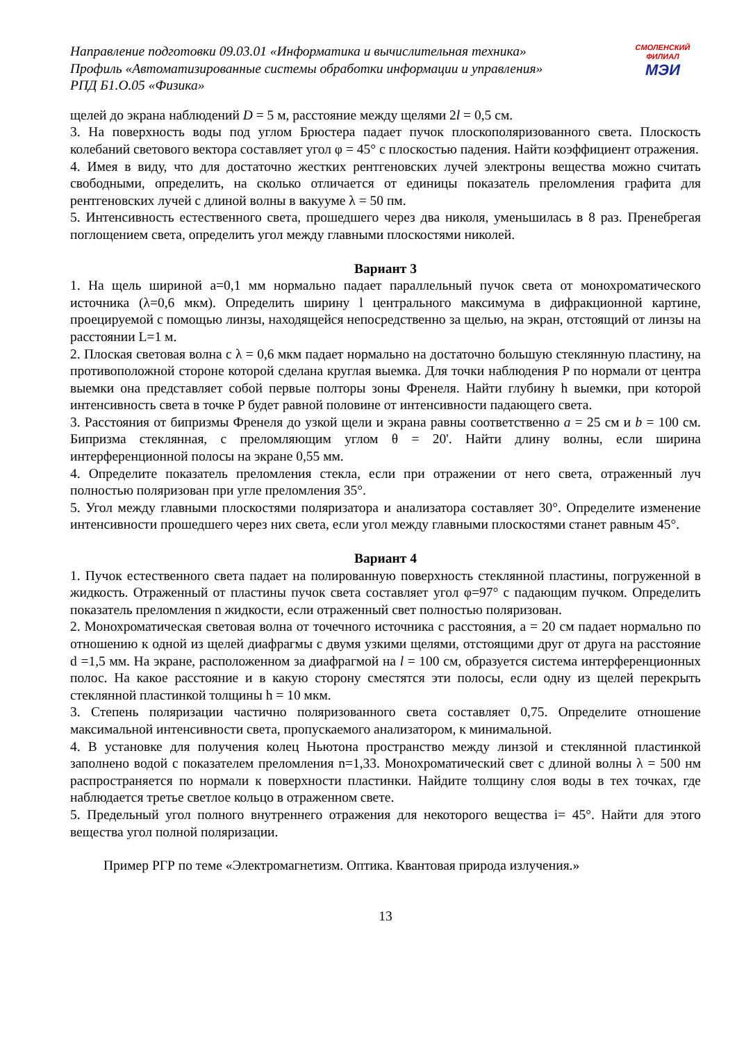Направление подготовки 09.03.01 «Информатика и вычислительная техника»
Профиль «Автоматизированные системы обработки информации и управления»
РПД Б1.О.05 «Физика»
СМОЛЕНСКИЙ
ФИЛИАЛ
МЭИ
щелей до экрана наблюдений D = 5 м, расстояние между щелями 2l = 0,5 см.
3. На поверхность воды под углом Брюстера падает пучок плоскополяризованного света. Плоскость колебаний светового вектора составляет угол φ = 45° с плоскостью падения. Найти коэффициент отражения.
4. Имея в виду, что для достаточно жестких рентгеновских лучей электроны вещества можно считать свободными, определить, на сколько отличается от единицы показатель преломления графита для рентгеновских лучей с длиной волны в вакууме λ = 50 пм.
5. Интенсивность естественного света, прошедшего через два николя, уменьшилась в 8 раз. Пренебрегая поглощением света, определить угол между главными плоскостями николей.
Вариант 3
1. На щель шириной a=0,1 мм нормально падает параллельный пучок света от монохроматического источника (λ=0,6 мкм). Определить ширину l центрального максимума в дифракционной картине, проецируемой с помощью линзы, находящейся непосредственно за щелью, на экран, отстоящий от линзы на расстоянии L=1 м.
2. Плоская световая волна с λ = 0,6 мкм падает нормально на достаточно большую стеклянную пластину, на противоположной стороне которой сделана круглая выемка. Для точки наблюдения P по нормали от центра выемки она представляет собой первые полторы зоны Френеля. Найти глубину h выемки, при которой интенсивность света в точке P будет равной половине от интенсивности падающего света.
3. Расстояния от бипризмы Френеля до узкой щели и экрана равны соответственно a = 25 см и b = 100 см. Бипризма стеклянная, с преломляющим углом θ = 20'. Найти длину волны, если ширина интерференционной полосы на экране 0,55 мм.
4. Определите показатель преломления стекла, если при отражении от него света, отраженный луч полностью поляризован при угле преломления 35°.
5. Угол между главными плоскостями поляризатора и анализатора составляет 30°. Определите изменение интенсивности прошедшего через них света, если угол между главными плоскостями станет равным 45°.
Вариант 4
1. Пучок естественного света падает на полированную поверхность стеклянной пластины, погруженной в жидкость. Отраженный от пластины пучок света составляет угол φ=97° с падающим пучком. Определить показатель преломления n жидкости, если отраженный свет полностью поляризован.
2. Монохроматическая световая волна от точечного источника с расстояния, a = 20 см падает нормально по отношению к одной из щелей диафрагмы с двумя узкими щелями, отстоящими друг от друга на расстояние d =1,5 мм. На экране, расположенном за диафрагмой на l = 100 см, образуется система интерференционных полос. На какое расстояние и в какую сторону сместятся эти полосы, если одну из щелей перекрыть стеклянной пластинкой толщины h = 10 мкм.
3. Степень поляризации частично поляризованного света составляет 0,75. Определите отношение максимальной интенсивности света, пропускаемого анализатором, к минимальной.
4. В установке для получения колец Ньютона пространство между линзой и стеклянной пластинкой заполнено водой с показателем преломления n=1,33. Монохроматический свет с длиной волны λ = 500 нм распространяется по нормали к поверхности пластинки. Найдите толщину слоя воды в тех точках, где наблюдается третье светлое кольцо в отраженном свете.
5. Предельный угол полного внутреннего отражения для некоторого вещества i= 45°. Найти для этого вещества угол полной поляризации.
Пример РГР по теме «Электромагнетизм. Оптика. Квантовая природа излучения.»
13